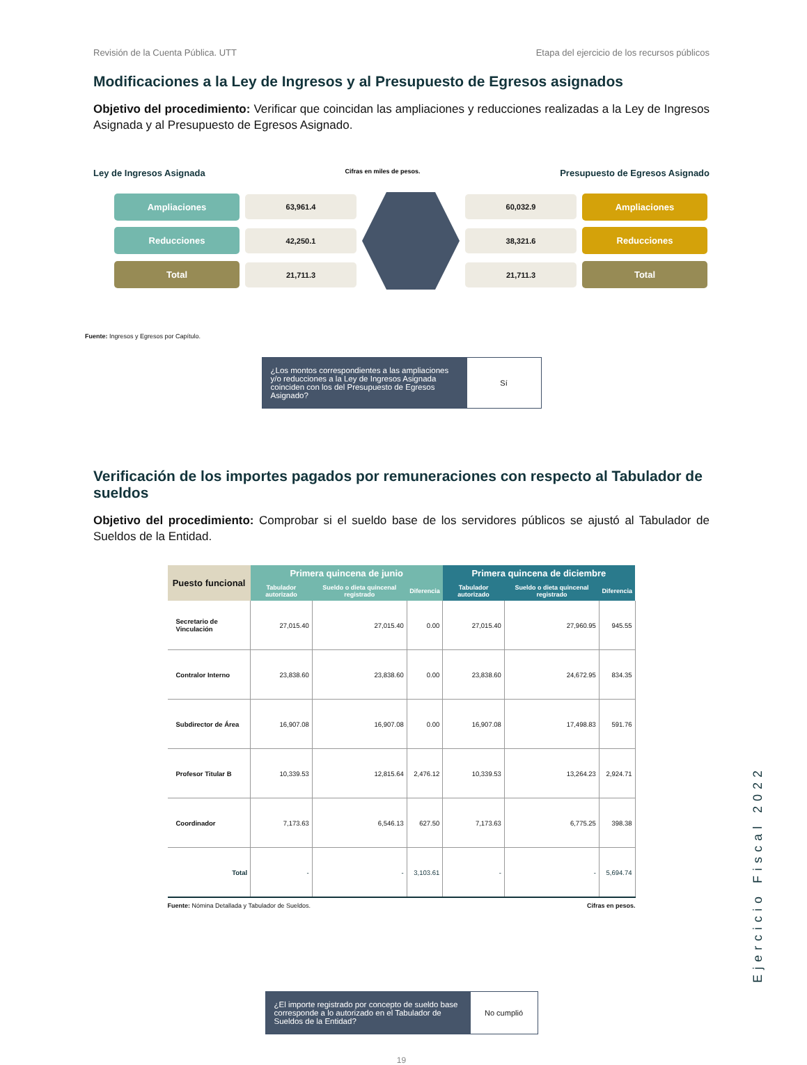Revisión de la Cuenta Pública. UTT Etapa del ejercicio de los recursos públicos
Modificaciones a la Ley de Ingresos y al Presupuesto de Egresos asignados
Objetivo del procedimiento: Verificar que coincidan las ampliaciones y reducciones realizadas a la Ley de Ingresos Asignada y al Presupuesto de Egresos Asignado.
Ley de Ingresos Asignada Cifras en miles de pesos. Presupuesto de Egresos Asignado
Ampliaciones
63,961.4
60,032.9
Ampliaciones
Reducciones
42,250.1
38,321.6
Reducciones
Total
21,711.3
21,711.3
Total
Fuente: Ingresos y Egresos por Capítulo.
¿Los montos correspondientes a las ampliaciones y/o reducciones a la Ley de Ingresos Asignada coinciden con los del Presupuesto de Egresos Asignado?
Sí
Verificación de los importes pagados por remuneraciones con respecto al Tabulador de sueldos
Objetivo del procedimiento: Comprobar si el sueldo base de los servidores públicos se ajustó al Tabulador de Sueldos de la Entidad.
| Puesto funcional | Primera quincena de junio | | | Primera quincena de diciembre | | |
| --- | --- | --- | --- | --- | --- | --- |
| | Tabulador autorizado | Sueldo o dieta quincenal registrado | Diferencia | Tabulador autorizado | Sueldo o dieta quincenal registrado | Diferencia |
| Secretario de Vinculación | 27,015.40 | 27,015.40 | 0.00 | 27,015.40 | 27,960.95 | 945.55 |
| Contralor Interno | 23,838.60 | 23,838.60 | 0.00 | 23,838.60 | 24,672.95 | 834.35 |
| Subdirector de Área | 16,907.08 | 16,907.08 | 0.00 | 16,907.08 | 17,498.83 | 591.76 |
| Profesor Titular B | 10,339.53 | 12,815.64 | 2,476.12 | 10,339.53 | 13,264.23 | 2,924.71 |
| Coordinador | 7,173.63 | 6,546.13 | 627.50 | 7,173.63 | 6,775.25 | 398.38 |
| Total | - | - | 3,103.61 | - | - | 5,694.74 |
Fuente: Nómina Detallada y Tabulador de Sueldos. Cifras en pesos.
¿El importe registrado por concepto de sueldo base corresponde a lo autorizado en el Tabulador de Sueldos de la Entidad?
No cumplió
19
Ejercicio Fiscal 2022